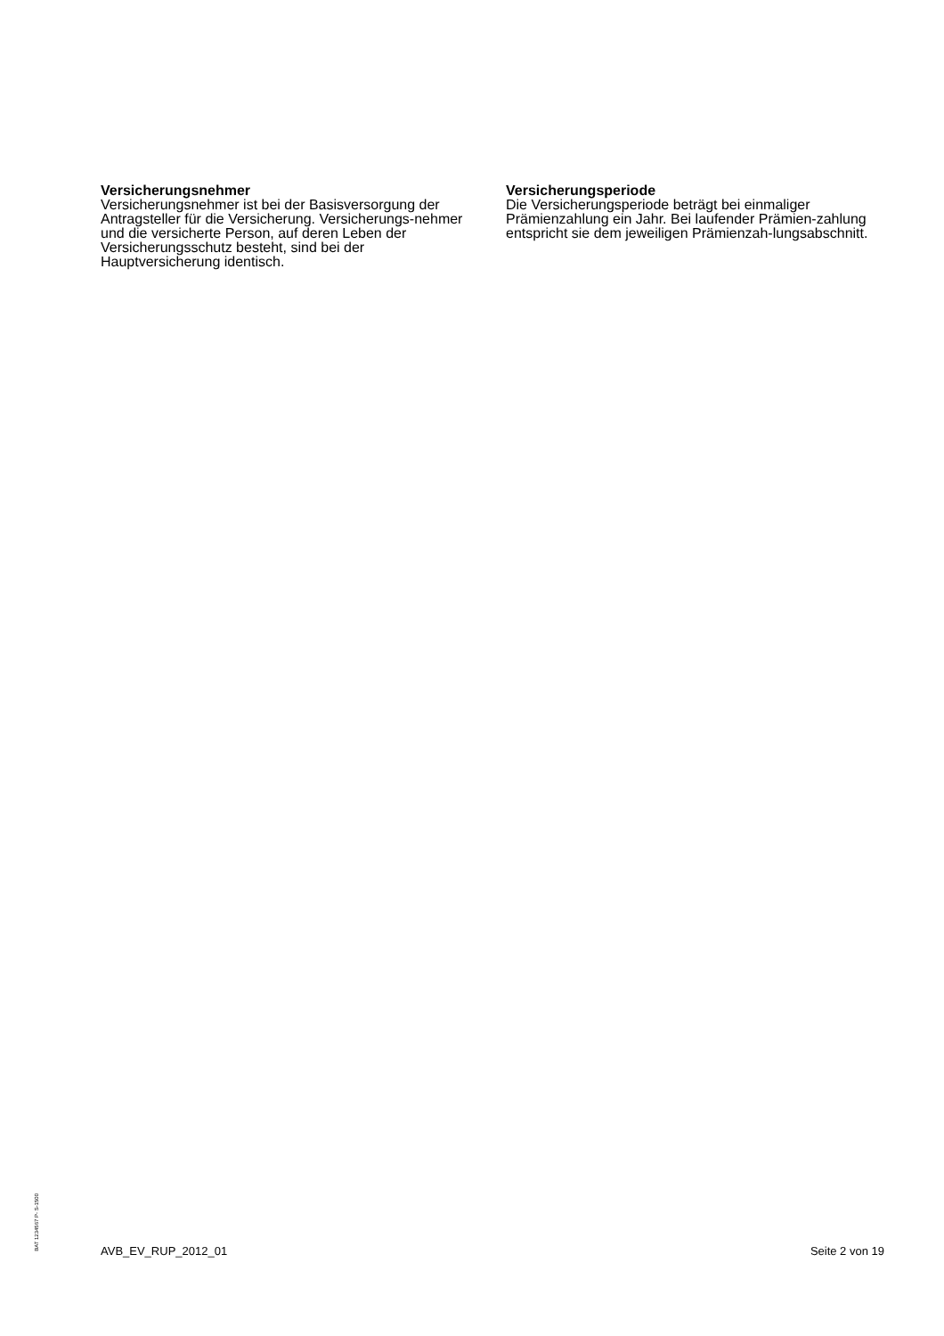Versicherungsnehmer
Versicherungsnehmer ist bei der Basisversorgung der Antragsteller für die Versicherung. Versicherungs-nehmer und die versicherte Person, auf deren Leben der Versicherungsschutz besteht, sind bei der Hauptversicherung identisch.
Versicherungsperiode
Die Versicherungsperiode beträgt bei einmaliger Prämienzahlung ein Jahr. Bei laufender Prämien-zahlung entspricht sie dem jeweiligen Prämienzah-lungsabschnitt.
BAT 1234567 P- S-1500
AVB_EV_RUP_2012_01 Seite 2 von 19